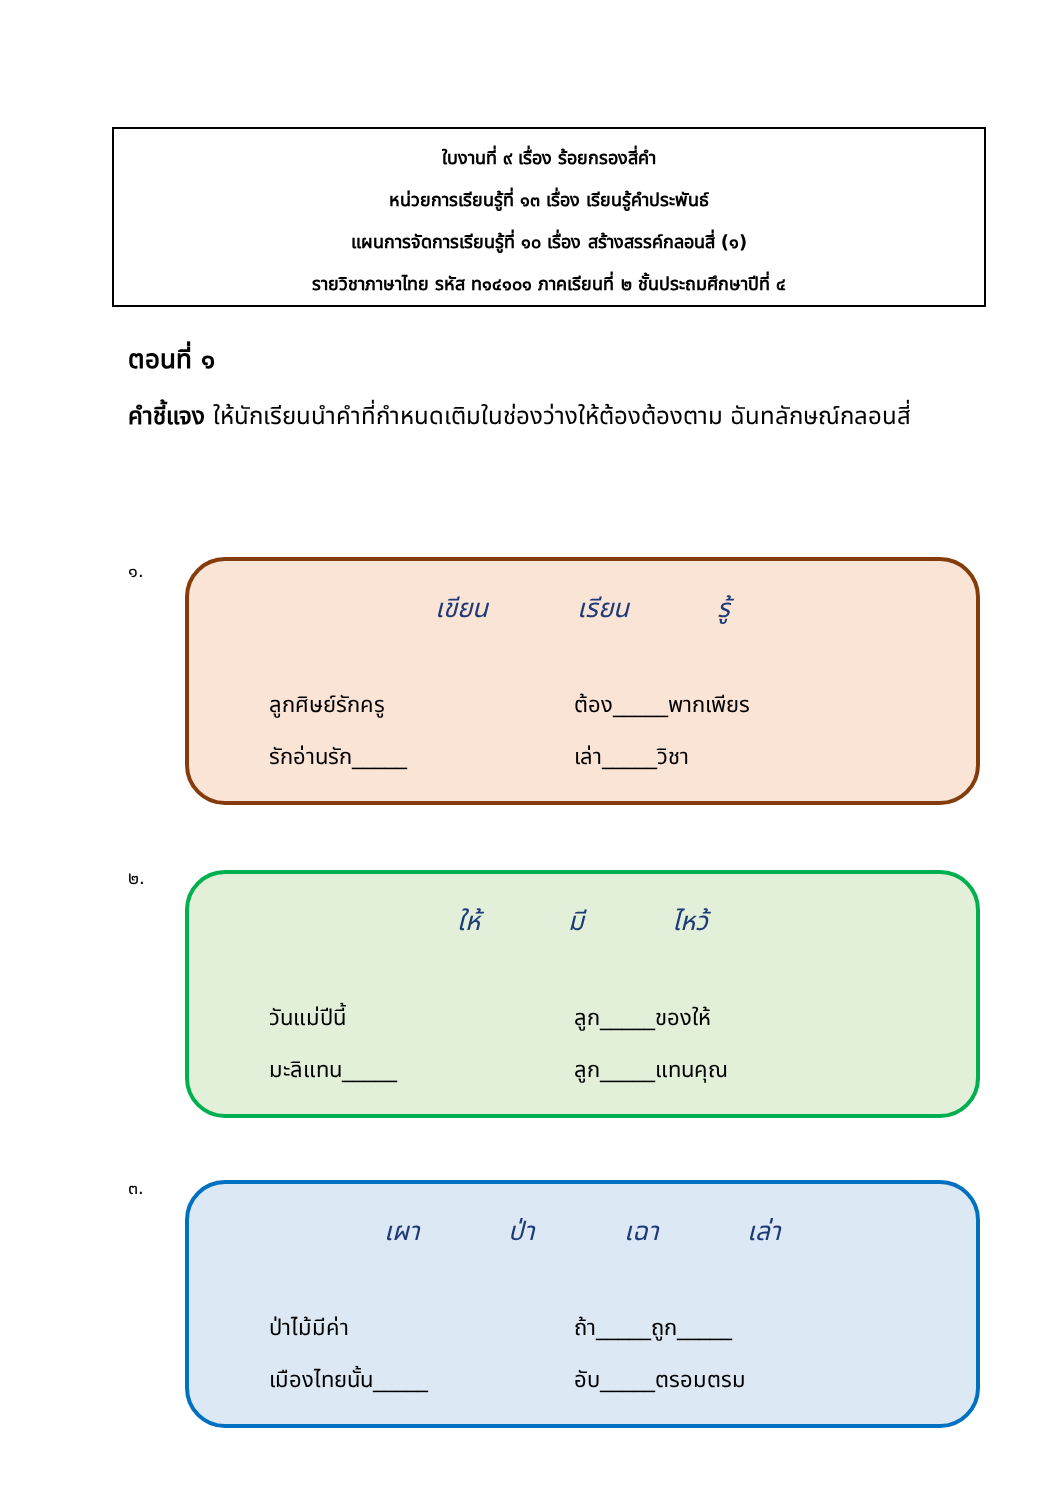ใบงานที่ ๙ เรื่อง ร้อยกรองสี่คำ
หน่วยการเรียนรู้ที่ ๑๓ เรื่อง เรียนรู้คำประพันธ์
แผนการจัดการเรียนรู้ที่ ๑๐ เรื่อง สร้างสรรค์กลอนสี่ (๑)
รายวิชาภาษาไทย รหัส ท๑๔๑๐๑ ภาคเรียนที่ ๒ ชั้นประถมศึกษาปีที่ ๔
ตอนที่ ๑
คำชี้แจง ให้นักเรียนนำคำที่กำหนดเติมในช่องว่างให้ต้องต้องตาม ฉันทลักษณ์กลอนสี่
๑.
เขียน เรียน รู้
ลูกศิษย์รักครู
ต้อง_____พากเพียร
รักอ่านรัก_____
เล่า_____วิชา
๒.
ให้ มี ไหว้
วันแม่ปีนี้
ลูก_____ของให้
มะลิแทน_____
ลูก_____แทนคุณ
๓.
เผา ป่า เฉา เล่า
ป่าไม้มีค่า
ถ้า_____ถูก_____
เมืองไทยนั้น_____
อับ_____ตรอมตรม